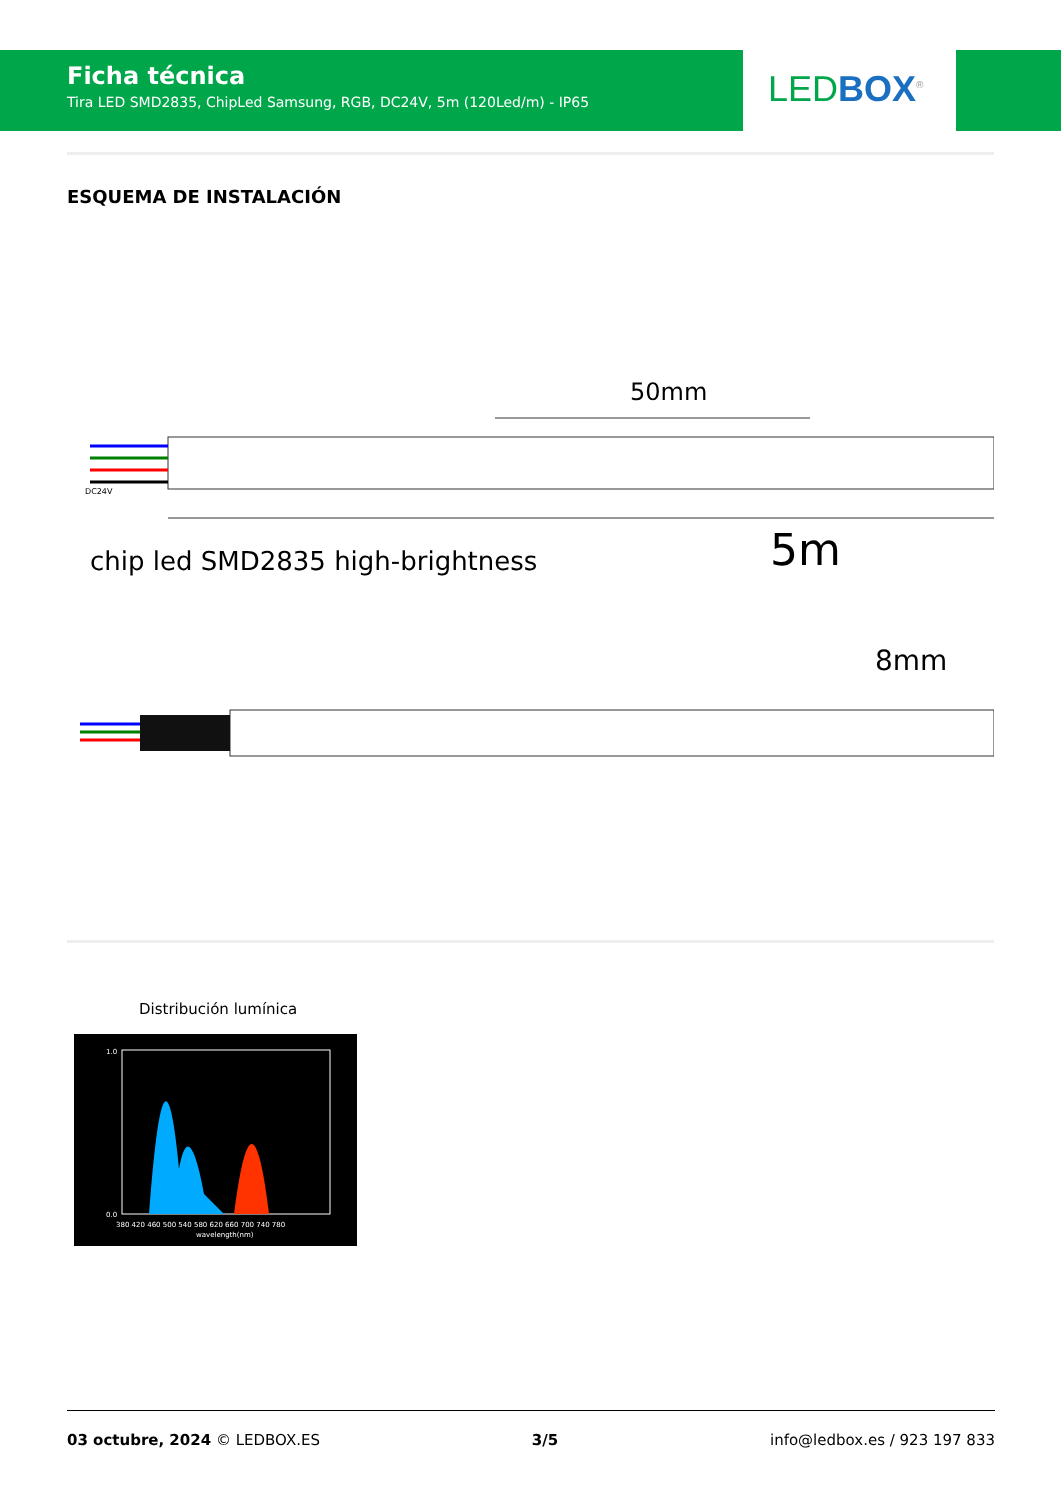Ficha técnica
Tira LED SMD2835, ChipLed Samsung, RGB, DC24V, 5m (120Led/m) - IP65
LED BOX<sup>®</sup>
ESQUEMA DE INSTALACIÓN
DC24V
50mm
chip led SMD2835 high-brightness
5m
8mm
Distribución lumínica
1.0
0.0
380 420 460 500 540 580 620 660 700 740 780
wavelength(nm)
03 octubre, 2024 © LEDBOX.ES 3/5 info@ledbox.es / 923 197 833